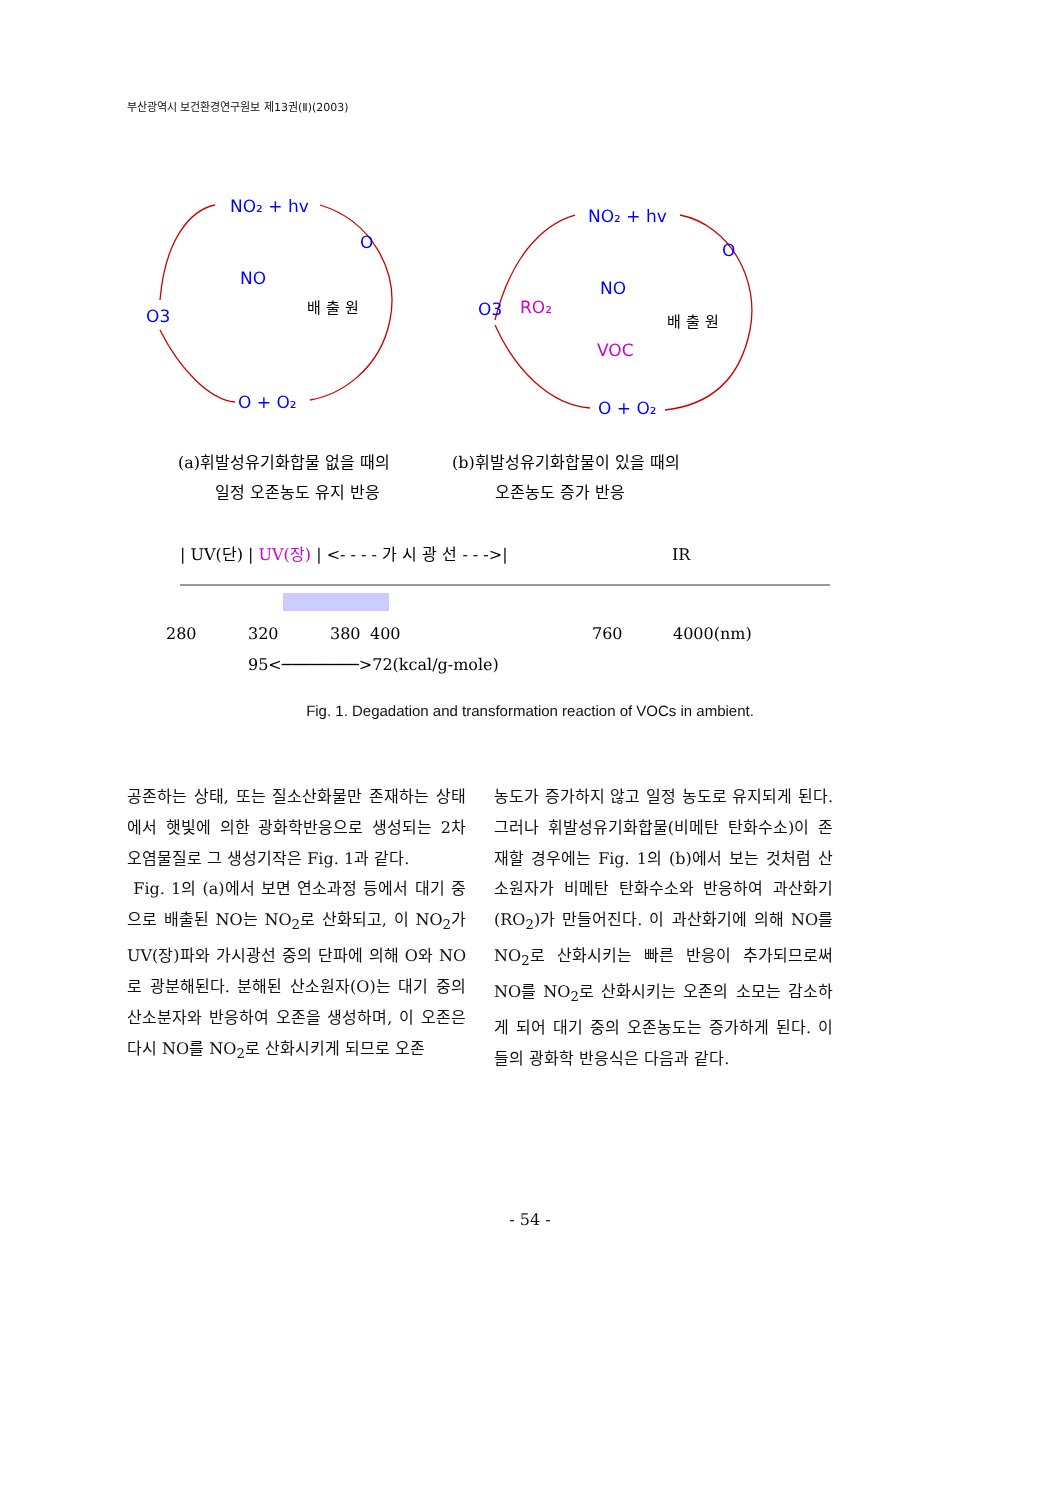부산광역시 보건환경연구원보 제13권(Ⅱ)(2003)
NO₂ + hv
O
NO
O3
O + O₂
NO₂ + hv
O
NO
O3
RO₂
VOC
O + O₂
배 출 원
배 출 원
(a)휘발성유기화합물 없을 때의
일정 오존농도 유지 반응
(b)휘발성유기화합물이 있을 때의
오존농도 증가 반응
| UV(단) | UV(장) | <- - - - 가 시 광 선 - - ->|
IR
280
320
380
400
760
4000(nm)
95<────────>72(kcal/g-mole)
Fig. 1. Degadation and transformation reaction of VOCs in ambient.
공존하는 상태, 또는 질소산화물만 존재하는 상태에서 햇빛에 의한 광화학반응으로 생성되는 2차 오염물질로 그 생성기작은 Fig. 1과 같다.
Fig. 1의 (a)에서 보면 연소과정 등에서 대기 중으로 배출된 NO는 NO<sub>2</sub>로 산화되고, 이 NO<sub>2</sub>가 UV(장)파와 가시광선 중의 단파에 의해 O와 NO로 광분해된다. 분해된 산소원자(O)는 대기 중의 산소분자와 반응하여 오존을 생성하며, 이 오존은 다시 NO를 NO<sub>2</sub>로 산화시키게 되므로 오존
농도가 증가하지 않고 일정 농도로 유지되게 된다. 그러나 휘발성유기화합물(비메탄 탄화수소)이 존재할 경우에는 Fig. 1의 (b)에서 보는 것처럼 산소원자가 비메탄 탄화수소와 반응하여 과산화기(RO<sub>2</sub>)가 만들어진다. 이 과산화기에 의해 NO를 NO<sub>2</sub>로 산화시키는 빠른 반응이 추가되므로써 NO를 NO<sub>2</sub>로 산화시키는 오존의 소모는 감소하게 되어 대기 중의 오존농도는 증가하게 된다. 이들의 광화학 반응식은 다음과 같다.
- 54 -